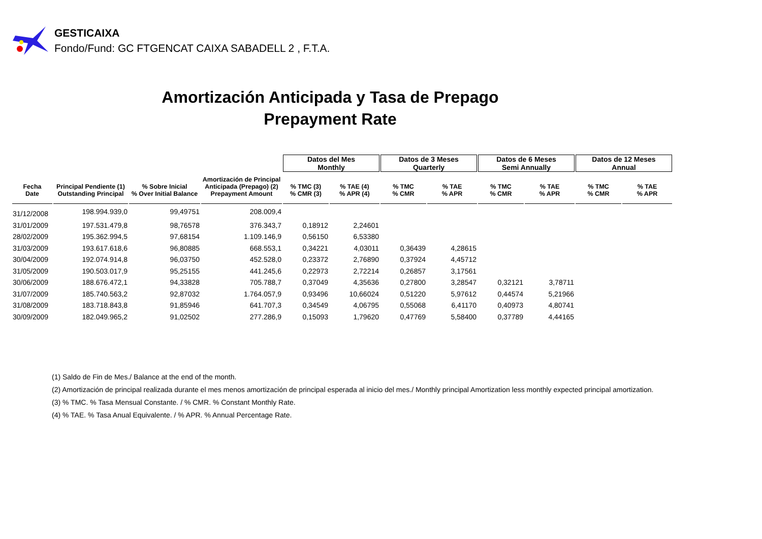GESTICAIXA
Fondo/Fund: GC FTGENCAT CAIXA SABADELL 2 , F.T.A.
Amortización Anticipada y Tasa de Prepago
Prepayment Rate
| | | | | Datos del Mes Monthly | | Datos de 3 Meses Quarterly | | Datos de 6 Meses Semi Annually | | Datos de 12 Meses Annual | |
| --- | --- | --- | --- | --- | --- | --- | --- | --- | --- | --- | --- |
| Fecha Date | Principal Pendiente (1) Outstanding Principal | % Sobre Inicial % Over Initial Balance | Amortización de Principal Anticipada (Prepago) (2) Prepayment Amount | % TMC (3) % CMR (3) | % TAE (4) % APR (4) | % TMC % CMR | % TAE % APR | % TMC % CMR | % TAE % APR | % TMC % CMR | % TAE % APR |
| 31/12/2008 | 198.994.939,0 | 99,49751 | 208.009,4 | | | | | | | | |
| 31/01/2009 | 197.531.479,8 | 98,76578 | 376.343,7 | 0,18912 | 2,24601 | | | | | | |
| 28/02/2009 | 195.362.994,5 | 97,68154 | 1.109.146,9 | 0,56150 | 6,53380 | | | | | | |
| 31/03/2009 | 193.617.618,6 | 96,80885 | 668.553,1 | 0,34221 | 4,03011 | 0,36439 | 4,28615 | | | | |
| 30/04/2009 | 192.074.914,8 | 96,03750 | 452.528,0 | 0,23372 | 2,76890 | 0,37924 | 4,45712 | | | | |
| 31/05/2009 | 190.503.017,9 | 95,25155 | 441.245,6 | 0,22973 | 2,72214 | 0,26857 | 3,17561 | | | | |
| 30/06/2009 | 188.676.472,1 | 94,33828 | 705.788,7 | 0,37049 | 4,35636 | 0,27800 | 3,28547 | 0,32121 | 3,78711 | | |
| 31/07/2009 | 185.740.563,2 | 92,87032 | 1.764.057,9 | 0,93496 | 10,66024 | 0,51220 | 5,97612 | 0,44574 | 5,21966 | | |
| 31/08/2009 | 183.718.843,8 | 91,85946 | 641.707,3 | 0,34549 | 4,06795 | 0,55068 | 6,41170 | 0,40973 | 4,80741 | | |
| 30/09/2009 | 182.049.965,2 | 91,02502 | 277.286,9 | 0,15093 | 1,79620 | 0,47769 | 5,58400 | 0,37789 | 4,44165 | | |
(1) Saldo de Fin de Mes./ Balance at the end of the month.
(2) Amortización de principal realizada durante el mes menos amortización de principal esperada al inicio del mes./ Monthly principal Amortization less monthly expected principal amortization.
(3) % TMC. % Tasa Mensual Constante. / % CMR. % Constant Monthly Rate.
(4) % TAE. % Tasa Anual Equivalente. / % APR. % Annual Percentage Rate.